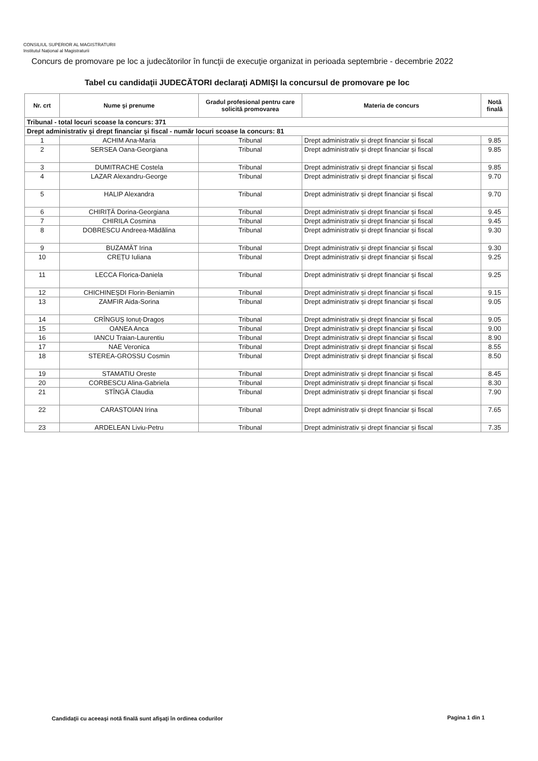CONSILIUL SUPERIOR AL MAGISTRATURII
Institutul Național al Magistraturii
Concurs de promovare pe loc a judecătorilor în funcţii de execuţie organizat in perioada septembrie - decembrie 2022
Tabel cu candidaţii JUDECĂTORI declaraţi ADMIŞI la concursul de promovare pe loc
| Nr. crt | Nume şi prenume | Gradul profesional pentru care solicită promovarea | Materia de concurs | Notă finală |
| --- | --- | --- | --- | --- |
| Tribunal - total locuri scoase la concurs: 371 | | | | |
| Drept administrativ şi drept financiar şi fiscal - număr locuri scoase la concurs: 81 | | | | |
| 1 | ACHIM Ana-Maria | Tribunal | Drept administrativ și drept financiar și fiscal | 9.85 |
| 2 | SERSEA Oana-Georgiana | Tribunal | Drept administrativ și drept financiar și fiscal | 9.85 |
| 3 | DUMITRACHE Costela | Tribunal | Drept administrativ și drept financiar și fiscal | 9.85 |
| 4 | LAZAR Alexandru-George | Tribunal | Drept administrativ și drept financiar și fiscal | 9.70 |
| 5 | HALIP Alexandra | Tribunal | Drept administrativ și drept financiar și fiscal | 9.70 |
| 6 | CHIRIȚĂ Dorina-Georgiana | Tribunal | Drept administrativ și drept financiar și fiscal | 9.45 |
| 7 | CHIRILA Cosmina | Tribunal | Drept administrativ și drept financiar și fiscal | 9.45 |
| 8 | DOBRESCU Andreea-Mădălina | Tribunal | Drept administrativ și drept financiar și fiscal | 9.30 |
| 9 | BUZAMĂT Irina | Tribunal | Drept administrativ și drept financiar și fiscal | 9.30 |
| 10 | CREȚU Iuliana | Tribunal | Drept administrativ și drept financiar și fiscal | 9.25 |
| 11 | LECCA Florica-Daniela | Tribunal | Drept administrativ și drept financiar și fiscal | 9.25 |
| 12 | CHICHINEŞDI Florin-Beniamin | Tribunal | Drept administrativ și drept financiar și fiscal | 9.15 |
| 13 | ZAMFIR Aida-Sorina | Tribunal | Drept administrativ și drept financiar și fiscal | 9.05 |
| 14 | CRÎNGUȘ Ionuț-Dragoș | Tribunal | Drept administrativ și drept financiar și fiscal | 9.05 |
| 15 | OANEA Anca | Tribunal | Drept administrativ și drept financiar și fiscal | 9.00 |
| 16 | IANCU Traian-Laurentiu | Tribunal | Drept administrativ și drept financiar și fiscal | 8.90 |
| 17 | NAE Veronica | Tribunal | Drept administrativ și drept financiar și fiscal | 8.55 |
| 18 | STEREA-GROSSU Cosmin | Tribunal | Drept administrativ și drept financiar și fiscal | 8.50 |
| 19 | STAMATIU Oreste | Tribunal | Drept administrativ și drept financiar și fiscal | 8.45 |
| 20 | CORBESCU Alina-Gabriela | Tribunal | Drept administrativ și drept financiar și fiscal | 8.30 |
| 21 | STÎNGĂ Claudia | Tribunal | Drept administrativ și drept financiar și fiscal | 7.90 |
| 22 | CARASTOIAN Irina | Tribunal | Drept administrativ și drept financiar și fiscal | 7.65 |
| 23 | ARDELEAN Liviu-Petru | Tribunal | Drept administrativ și drept financiar și fiscal | 7.35 |
Candidaţii cu aceeaşi notă finală sunt afişaţi în ordinea codurilor
Pagina 1 din 1